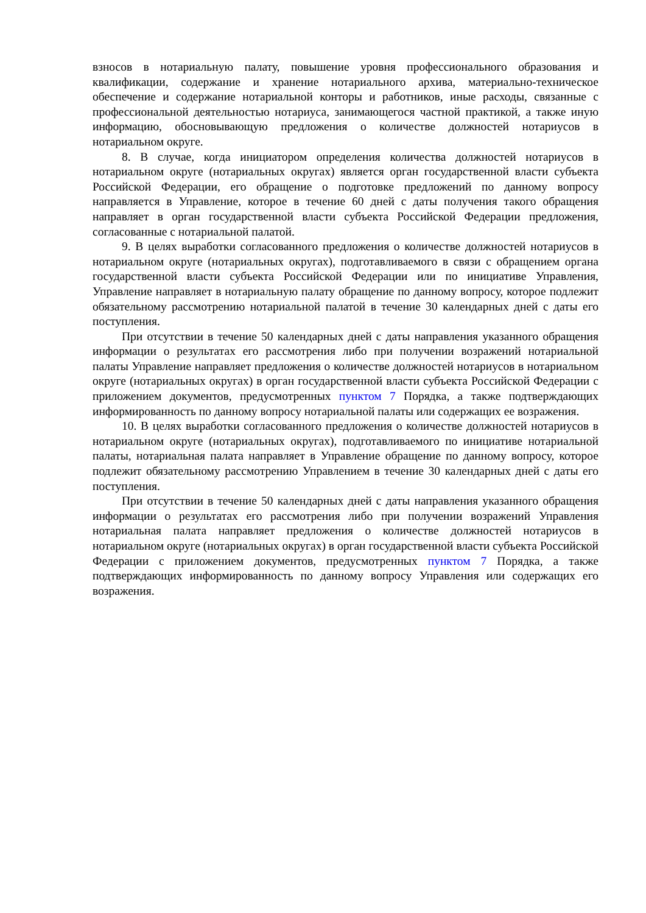взносов в нотариальную палату, повышение уровня профессионального образования и квалификации, содержание и хранение нотариального архива, материально-техническое обеспечение и содержание нотариальной конторы и работников, иные расходы, связанные с профессиональной деятельностью нотариуса, занимающегося частной практикой, а также иную информацию, обосновывающую предложения о количестве должностей нотариусов в нотариальном округе.
8. В случае, когда инициатором определения количества должностей нотариусов в нотариальном округе (нотариальных округах) является орган государственной власти субъекта Российской Федерации, его обращение о подготовке предложений по данному вопросу направляется в Управление, которое в течение 60 дней с даты получения такого обращения направляет в орган государственной власти субъекта Российской Федерации предложения, согласованные с нотариальной палатой.
9. В целях выработки согласованного предложения о количестве должностей нотариусов в нотариальном округе (нотариальных округах), подготавливаемого в связи с обращением органа государственной власти субъекта Российской Федерации или по инициативе Управления, Управление направляет в нотариальную палату обращение по данному вопросу, которое подлежит обязательному рассмотрению нотариальной палатой в течение 30 календарных дней с даты его поступления.
При отсутствии в течение 50 календарных дней с даты направления указанного обращения информации о результатах его рассмотрения либо при получении возражений нотариальной палаты Управление направляет предложения о количестве должностей нотариусов в нотариальном округе (нотариальных округах) в орган государственной власти субъекта Российской Федерации с приложением документов, предусмотренных пунктом 7 Порядка, а также подтверждающих информированность по данному вопросу нотариальной палаты или содержащих ее возражения.
10. В целях выработки согласованного предложения о количестве должностей нотариусов в нотариальном округе (нотариальных округах), подготавливаемого по инициативе нотариальной палаты, нотариальная палата направляет в Управление обращение по данному вопросу, которое подлежит обязательному рассмотрению Управлением в течение 30 календарных дней с даты его поступления.
При отсутствии в течение 50 календарных дней с даты направления указанного обращения информации о результатах его рассмотрения либо при получении возражений Управления нотариальная палата направляет предложения о количестве должностей нотариусов в нотариальном округе (нотариальных округах) в орган государственной власти субъекта Российской Федерации с приложением документов, предусмотренных пунктом 7 Порядка, а также подтверждающих информированность по данному вопросу Управления или содержащих его возражения.